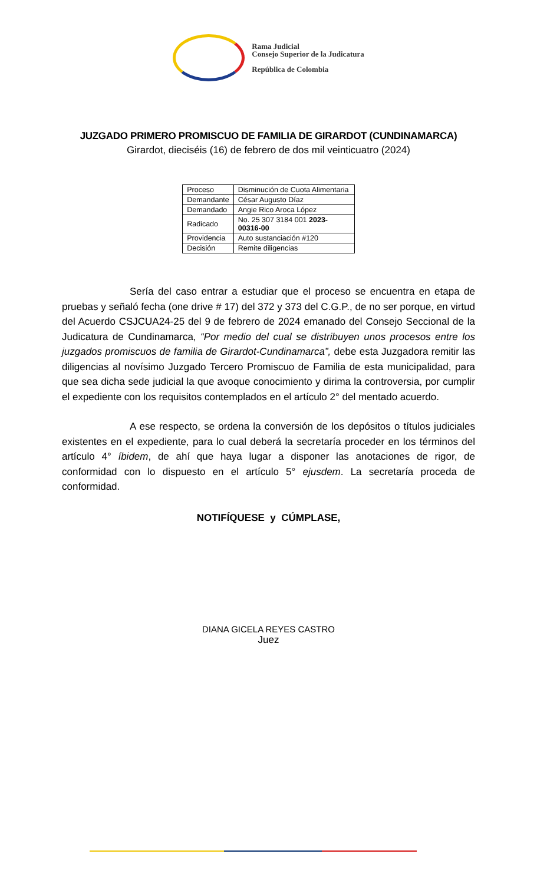Rama Judicial
Consejo Superior de la Judicatura
República de Colombia
JUZGADO PRIMERO PROMISCUO DE FAMILIA DE GIRARDOT (CUNDINAMARCA)
Girardot, dieciséis (16) de febrero de dos mil veinticuatro (2024)
| Proceso | Disminución de Cuota Alimentaria |
| Demandante | César Augusto Díaz |
| Demandado | Angie Rico Aroca López |
| Radicado | No. 25 307 3184 001 2023-00316-00 |
| Providencia | Auto sustanciación #120 |
| Decisión | Remite diligencias |
Sería del caso entrar a estudiar que el proceso se encuentra en etapa de pruebas y señaló fecha (one drive # 17) del 372 y 373 del C.G.P., de no ser porque, en virtud del Acuerdo CSJCUA24-25 del 9 de febrero de 2024 emanado del Consejo Seccional de la Judicatura de Cundinamarca, “Por medio del cual se distribuyen unos procesos entre los juzgados promiscuos de familia de Girardot-Cundinamarca”, debe esta Juzgadora remitir las diligencias al novísimo Juzgado Tercero Promiscuo de Familia de esta municipalidad, para que sea dicha sede judicial la que avoque conocimiento y dirima la controversia, por cumplir el expediente con los requisitos contemplados en el artículo 2° del mentado acuerdo.
A ese respecto, se ordena la conversión de los depósitos o títulos judiciales existentes en el expediente, para lo cual deberá la secretaría proceder en los términos del artículo 4° íbidem, de ahí que haya lugar a disponer las anotaciones de rigor, de conformidad con lo dispuesto en el artículo 5° ejusdem. La secretaría proceda de conformidad.
NOTIFÍQUESE y CÚMPLASE,
DIANA GICELA REYES CASTRO
Juez